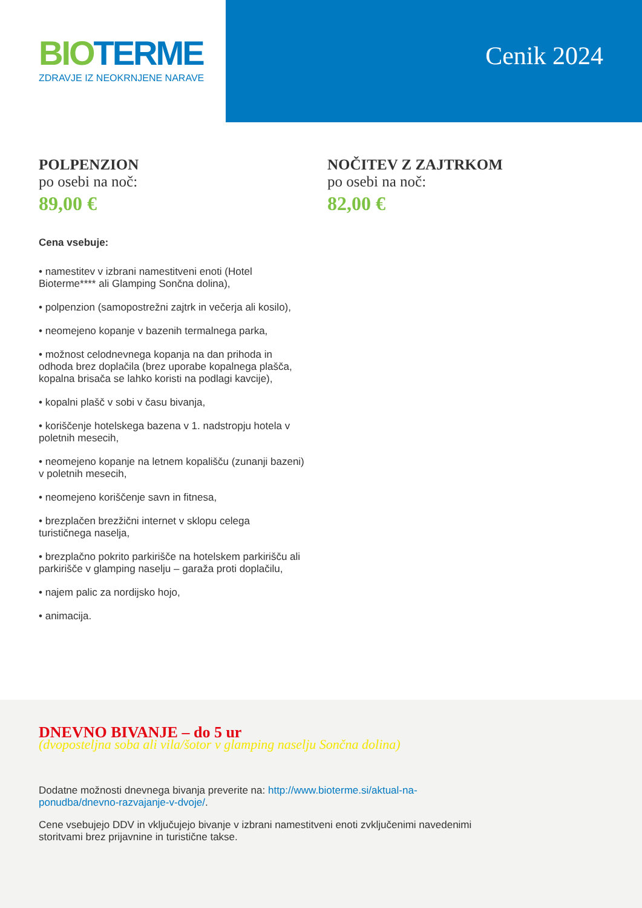BIO TERME
ZDRAVJE IZ NEOKRNJENE NARAVE
Cenik 2024
POLPENZION
po osebi na noč:
89,00 €
NOČITEV Z ZAJTRKOM
po osebi na noč:
82,00 €
Cena vsebuje:
• namestitev v izbrani namestitveni enoti (Hotel Bioterme**** ali Glamping Sončna dolina),
• polpenzion (samopostrežni zajtrk in večerja ali kosilo),
• neomejeno kopanje v bazenih termalnega parka,
• možnost celodnevnega kopanja na dan prihoda in odhoda brez doplačila (brez uporabe kopalnega plašča, kopalna brisača se lahko koristi na podlagi kavcije),
• kopalni plašč v sobi v času bivanja,
• koriščenje hotelskega bazena v 1. nadstropju hotela v poletnih mesecih,
• neomejeno kopanje na letnem kopališču (zunanji bazeni) v poletnih mesecih,
• neomejeno koriščenje savn in fitnesa,
• brezplačen brezžični internet v sklopu celega turističnega naselja,
• brezplačno pokrito parkirišče na hotelskem parkirišču ali parkirišče v glamping naselju – garaža proti doplačilu,
• najem palic za nordijsko hojo,
• animacija.
DNEVNO BIVANJE – do 5 ur
(dvoposteljna soba ali vila/šotor v glamping naselju Sončna dolina)
Dodatne možnosti dnevnega bivanja preverite na: http://www.bioterme.si/aktual-na-ponudba/dnevno-razvajanje-v-dvoje/.
Cene vsebujejo DDV in vključujejo bivanje v izbrani namestitveni enoti zvključenimi navedenimi storitvami brez prijavnine in turistične takse.